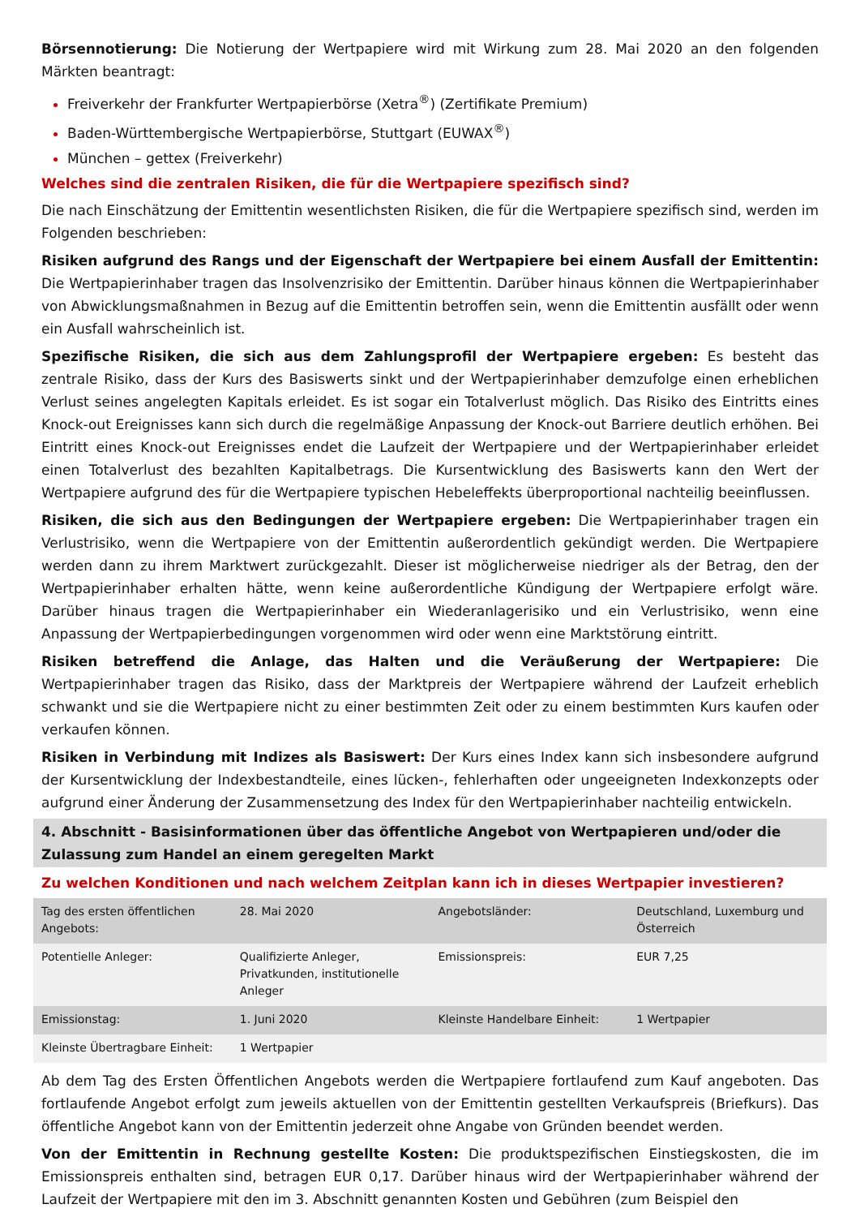Börsennotierung: Die Notierung der Wertpapiere wird mit Wirkung zum 28. Mai 2020 an den folgenden Märkten beantragt:
Freiverkehr der Frankfurter Wertpapierbörse (Xetra<sup>®</sup>) (Zertifikate Premium)
Baden-Württembergische Wertpapierbörse, Stuttgart (EUWAX<sup>®</sup>)
München – gettex (Freiverkehr)
Welches sind die zentralen Risiken, die für die Wertpapiere spezifisch sind?
Die nach Einschätzung der Emittentin wesentlichsten Risiken, die für die Wertpapiere spezifisch sind, werden im Folgenden beschrieben:
Risiken aufgrund des Rangs und der Eigenschaft der Wertpapiere bei einem Ausfall der Emittentin: Die Wertpapierinhaber tragen das Insolvenzrisiko der Emittentin. Darüber hinaus können die Wertpapierinhaber von Abwicklungsmaßnahmen in Bezug auf die Emittentin betroffen sein, wenn die Emittentin ausfällt oder wenn ein Ausfall wahrscheinlich ist.
Spezifische Risiken, die sich aus dem Zahlungsprofil der Wertpapiere ergeben: Es besteht das zentrale Risiko, dass der Kurs des Basiswerts sinkt und der Wertpapierinhaber demzufolge einen erheblichen Verlust seines angelegten Kapitals erleidet. Es ist sogar ein Totalverlust möglich. Das Risiko des Eintritts eines Knock-out Ereignisses kann sich durch die regelmäßige Anpassung der Knock-out Barriere deutlich erhöhen. Bei Eintritt eines Knock-out Ereignisses endet die Laufzeit der Wertpapiere und der Wertpapierinhaber erleidet einen Totalverlust des bezahlten Kapitalbetrags. Die Kursentwicklung des Basiswerts kann den Wert der Wertpapiere aufgrund des für die Wertpapiere typischen Hebeleffekts überproportional nachteilig beeinflussen.
Risiken, die sich aus den Bedingungen der Wertpapiere ergeben: Die Wertpapierinhaber tragen ein Verlustrisiko, wenn die Wertpapiere von der Emittentin außerordentlich gekündigt werden. Die Wertpapiere werden dann zu ihrem Marktwert zurückgezahlt. Dieser ist möglicherweise niedriger als der Betrag, den der Wertpapierinhaber erhalten hätte, wenn keine außerordentliche Kündigung der Wertpapiere erfolgt wäre. Darüber hinaus tragen die Wertpapierinhaber ein Wiederanlagerisiko und ein Verlustrisiko, wenn eine Anpassung der Wertpapierbedingungen vorgenommen wird oder wenn eine Marktstörung eintritt.
Risiken betreffend die Anlage, das Halten und die Veräußerung der Wertpapiere: Die Wertpapierinhaber tragen das Risiko, dass der Marktpreis der Wertpapiere während der Laufzeit erheblich schwankt und sie die Wertpapiere nicht zu einer bestimmten Zeit oder zu einem bestimmten Kurs kaufen oder verkaufen können.
Risiken in Verbindung mit Indizes als Basiswert: Der Kurs eines Index kann sich insbesondere aufgrund der Kursentwicklung der Indexbestandteile, eines lücken-, fehlerhaften oder ungeeigneten Indexkonzepts oder aufgrund einer Änderung der Zusammensetzung des Index für den Wertpapierinhaber nachteilig entwickeln.
4. Abschnitt - Basisinformationen über das öffentliche Angebot von Wertpapieren und/oder die Zulassung zum Handel an einem geregelten Markt
Zu welchen Konditionen und nach welchem Zeitplan kann ich in dieses Wertpapier investieren?
| Tag des ersten öffentlichen Angebots: | 28. Mai 2020 | Angebotsländer: | Deutschland, Luxemburg und Österreich |
| Potentielle Anleger: | Qualifizierte Anleger, Privatkunden, institutionelle Anleger | Emissionspreis: | EUR 7,25 |
| Emissionstag: | 1. Juni 2020 | Kleinste Handelbare Einheit: | 1 Wertpapier |
| Kleinste Übertragbare Einheit: | 1 Wertpapier | | |
Ab dem Tag des Ersten Öffentlichen Angebots werden die Wertpapiere fortlaufend zum Kauf angeboten. Das fortlaufende Angebot erfolgt zum jeweils aktuellen von der Emittentin gestellten Verkaufspreis (Briefkurs). Das öffentliche Angebot kann von der Emittentin jederzeit ohne Angabe von Gründen beendet werden.
Von der Emittentin in Rechnung gestellte Kosten: Die produktspezifischen Einstiegskosten, die im Emissionspreis enthalten sind, betragen EUR 0,17. Darüber hinaus wird der Wertpapierinhaber während der Laufzeit der Wertpapiere mit den im 3. Abschnitt genannten Kosten und Gebühren (zum Beispiel den